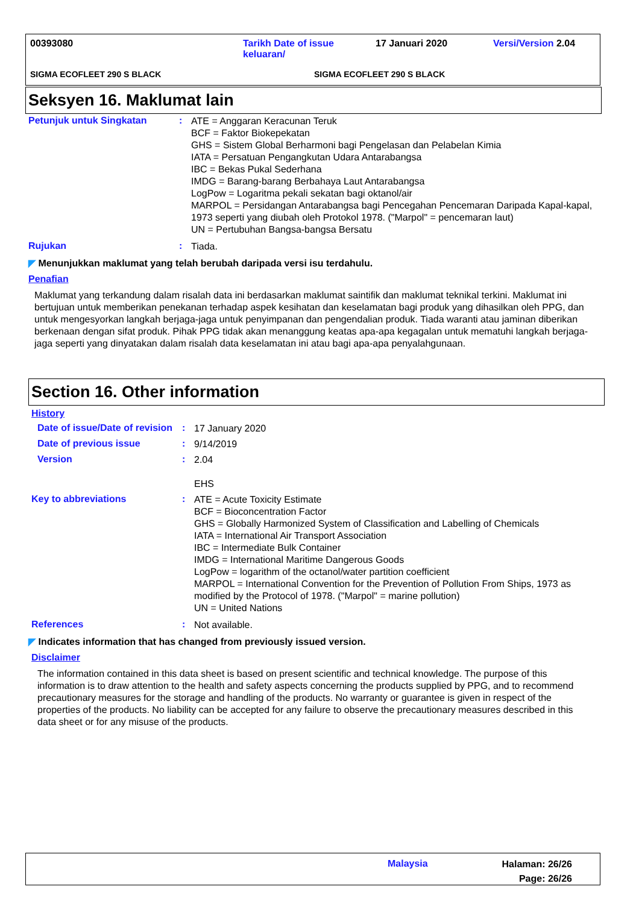00393080
Tarikh Date of issue keluaran/
17 Januari 2020 Versi/Version 2.04
SIGMA ECOFLEET 290 S BLACK SIGMA ECOFLEET 290 S BLACK
Seksyen 16. Maklumat lain
Petunjuk untuk Singkatan :
ATE = Anggaran Keracunan Teruk
BCF = Faktor Biokepekatan
GHS = Sistem Global Berharmoni bagi Pengelasan dan Pelabelan Kimia
IATA = Persatuan Pengangkutan Udara Antarabangsa
IBC = Bekas Pukal Sederhana
IMDG = Barang-barang Berbahaya Laut Antarabangsa
LogPow = Logaritma pekali sekatan bagi oktanol/air
MARPOL = Persidangan Antarabangsa bagi Pencegahan Pencemaran Daripada Kapal-kapal, 1973 seperti yang diubah oleh Protokol 1978. ("Marpol" = pencemaran laut)
UN = Pertubuhan Bangsa-bangsa Bersatu
Rujukan :
Tiada.
◤ Menunjukkan maklumat yang telah berubah daripada versi isu terdahulu.
Penafian
Maklumat yang terkandung dalam risalah data ini berdasarkan maklumat saintifik dan maklumat teknikal terkini. Maklumat ini bertujuan untuk memberikan penekanan terhadap aspek kesihatan dan keselamatan bagi produk yang dihasilkan oleh PPG, dan untuk mengesyorkan langkah berjaga-jaga untuk penyimpanan dan pengendalian produk. Tiada waranti atau jaminan diberikan berkenaan dengan sifat produk. Pihak PPG tidak akan menanggung keatas apa-apa kegagalan untuk mematuhi langkah berjaga-jaga seperti yang dinyatakan dalam risalah data keselamatan ini atau bagi apa-apa penyalahgunaan.
Section 16. Other information
History
Date of issue/Date of revision
:
17 January 2020
Date of previous issue :
9/14/2019
Version :
2.04
EHS
Key to abbreviations :
ATE = Acute Toxicity Estimate
BCF = Bioconcentration Factor
GHS = Globally Harmonized System of Classification and Labelling of Chemicals
IATA = International Air Transport Association
IBC = Intermediate Bulk Container
IMDG = International Maritime Dangerous Goods
LogPow = logarithm of the octanol/water partition coefficient
MARPOL = International Convention for the Prevention of Pollution From Ships, 1973 as modified by the Protocol of 1978. ("Marpol" = marine pollution)
UN = United Nations
References :
Not available.
◤ Indicates information that has changed from previously issued version.
Disclaimer
The information contained in this data sheet is based on present scientific and technical knowledge. The purpose of this information is to draw attention to the health and safety aspects concerning the products supplied by PPG, and to recommend precautionary measures for the storage and handling of the products. No warranty or guarantee is given in respect of the properties of the products. No liability can be accepted for any failure to observe the precautionary measures described in this data sheet or for any misuse of the products.
Malaysia
Halaman: 26/26
Page: 26/26